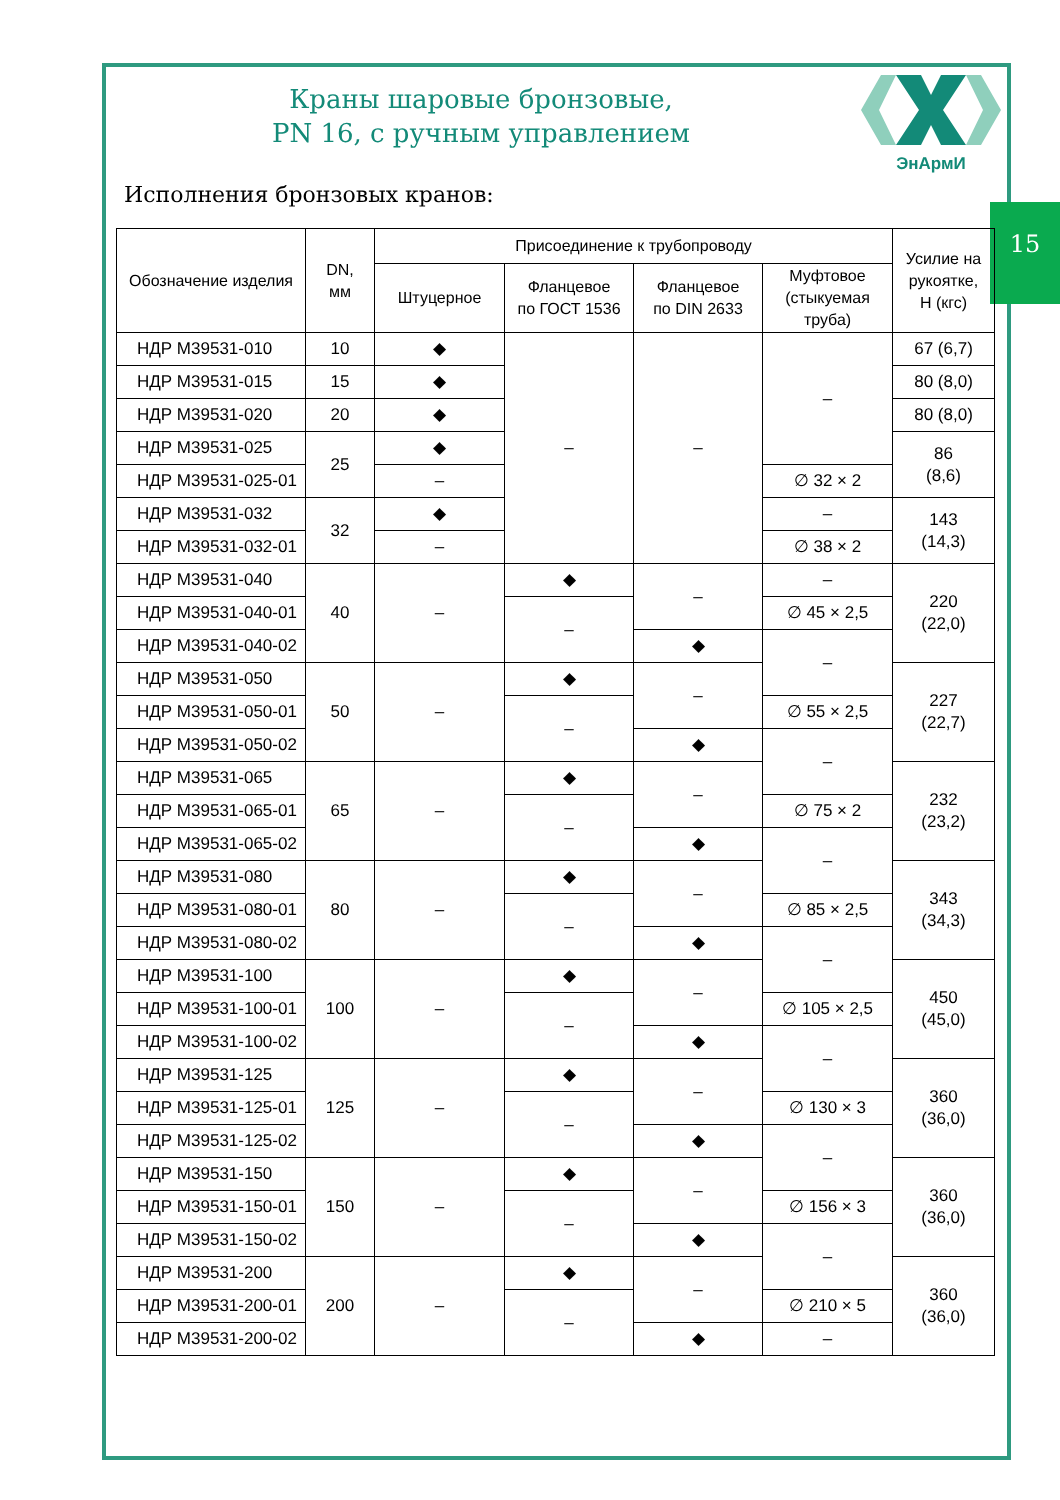15
Краны шаровые бронзовые,
PN 16, с ручным управлением
ЭнАрмИ
Исполнения бронзовых кранов:
| Обозначение изделия | DN, мм | Присоединение к трубопроводу | | | | Усилие на рукоятке, Н (кгс) |
| --- | --- | --- | --- | --- | --- | --- |
| | | Штуцерное | Фланцевое по ГОСТ 1536 | Фланцевое по DIN 2633 | Муфтовое (стыкуемая труба) | |
| НДР М39531-010 | 10 | ◆ | – | – | – | 67 (6,7) |
| НДР М39531-015 | 15 | ◆ | | | | 80 (8,0) |
| НДР М39531-020 | 20 | ◆ | | | | 80 (8,0) |
| НДР М39531-025 | 25 | ◆ | | | | 86 (8,6) |
| НДР М39531-025-01 | | – | | | ∅ 32 × 2 | |
| НДР М39531-032 | 32 | ◆ | | | – | 143 (14,3) |
| НДР М39531-032-01 | | – | | | ∅ 38 × 2 | |
| НДР М39531-040 | 40 | – | ◆ | – | – | 220 (22,0) |
| НДР М39531-040-01 | | | – | | ∅ 45 × 2,5 | |
| НДР М39531-040-02 | | | | ◆ | – | |
| НДР М39531-050 | 50 | – | ◆ | – | | 227 (22,7) |
| НДР М39531-050-01 | | | – | | ∅ 55 × 2,5 | |
| НДР М39531-050-02 | | | | ◆ | – | |
| НДР М39531-065 | 65 | – | ◆ | – | | 232 (23,2) |
| НДР М39531-065-01 | | | – | | ∅ 75 × 2 | |
| НДР М39531-065-02 | | | | ◆ | – | |
| НДР М39531-080 | 80 | – | ◆ | – | | 343 (34,3) |
| НДР М39531-080-01 | | | – | | ∅ 85 × 2,5 | |
| НДР М39531-080-02 | | | | ◆ | – | |
| НДР М39531-100 | 100 | – | ◆ | – | | 450 (45,0) |
| НДР М39531-100-01 | | | – | | ∅ 105 × 2,5 | |
| НДР М39531-100-02 | | | | ◆ | – | |
| НДР М39531-125 | 125 | – | ◆ | – | | 360 (36,0) |
| НДР М39531-125-01 | | | – | | ∅ 130 × 3 | |
| НДР М39531-125-02 | | | | ◆ | – | |
| НДР М39531-150 | 150 | – | ◆ | – | | 360 (36,0) |
| НДР М39531-150-01 | | | – | | ∅ 156 × 3 | |
| НДР М39531-150-02 | | | | ◆ | – | |
| НДР М39531-200 | 200 | – | ◆ | – | | 360 (36,0) |
| НДР М39531-200-01 | | | – | | ∅ 210 × 5 | |
| НДР М39531-200-02 | | | | ◆ | – | |